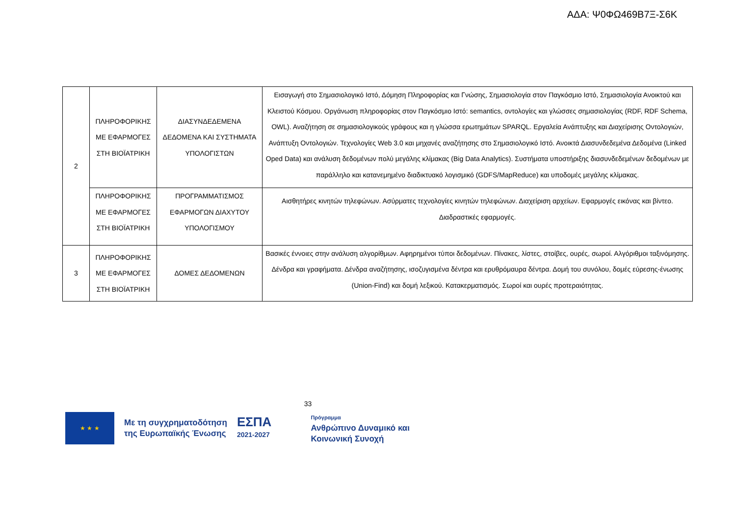ΑΔΑ: Ψ0ΦΩ469Β7Ξ-Σ6Κ
| 2 | ΠΛΗΡΟΦΟΡΙΚΗΣ ΜΕ ΕΦΑΡΜΟΓΕΣ ΣΤΗ ΒΙΟΪΑΤΡΙΚΗ | ΔΙΑΣΥΝΔΕΔΕΜΕΝΑ ΔΕΔΟΜΕΝΑ ΚΑΙ ΣΥΣΤΗΜΑΤΑ ΥΠΟΛΟΓΙΣΤΩΝ | Εισαγωγή στο Σημασιολογικό Ιστό, Δόμηση Πληροφορίας και Γνώσης, Σημασιολογία στον Παγκόσμιο Ιστό, Σημασιολογία Ανοικτού και Κλειστού Κόσμου. Οργάνωση πληροφορίας στον Παγκόσμιο Ιστό: semantics, οντολογίες και γλώσσες σημασιολογίας (RDF, RDF Schema, OWL). Αναζήτηση σε σημασιολογικούς γράφους και η γλώσσα ερωτημάτων SPARQL. Εργαλεία Ανάπτυξης και Διαχείρισης Οντολογιών, Ανάπτυξη Οντολογιών. Τεχνολογίες Web 3.0 και μηχανές αναζήτησης στο Σημασιολογικό Ιστό. Ανοικτά Διασυνδεδεμένα Δεδομένα (Linked Oped Data) και ανάλυση δεδομένων πολύ μεγάλης κλίμακας (Big Data Analytics). Συστήματα υποστήριξης διασυνδεδεμένων δεδομένων με παράλληλο και κατανεμημένο διαδικτυακό λογισμικό (GDFS/MapReduce) και υποδομές μεγάλης κλίμακας. |
| | ΠΛΗΡΟΦΟΡΙΚΗΣ ΜΕ ΕΦΑΡΜΟΓΕΣ ΣΤΗ ΒΙΟΪΑΤΡΙΚΗ | ΠΡΟΓΡΑΜΜΑΤΙΣΜΟΣ ΕΦΑΡΜΟΓΩΝ ΔΙΑΧΥΤΟΥ ΥΠΟΛΟΓΙΣΜΟΥ | Αισθητήρες κινητών τηλεφώνων. Ασύρματες τεχνολογίες κινητών τηλεφώνων. Διαχείριση αρχείων. Εφαρμογές εικόνας και βίντεο. Διαδραστικές εφαρμογές. |
| 3 | ΠΛΗΡΟΦΟΡΙΚΗΣ ΜΕ ΕΦΑΡΜΟΓΕΣ ΣΤΗ ΒΙΟΪΑΤΡΙΚΗ | ΔΟΜΕΣ ΔΕΔΟΜΕΝΩΝ | Βασικές έννοιες στην ανάλυση αλγορίθμων. Αφηρημένοι τύποι δεδομένων. Πίνακες, λίστες, στοίβες, ουρές, σωροί. Αλγόριθμοι ταξινόμησης. Δένδρα και γραφήματα. Δένδρα αναζήτησης, ισοζυγισμένα δέντρα και ερυθρόμαυρα δέντρα. Δομή του συνόλου, δομές εύρεσης-ένωσης (Union-Find) και δομή λεξικού. Κατακερματισμός. Σωροί και ουρές προτεραιότητας. |
33
★ ★ ★
Με τη συγχρηματοδότηση
της Ευρωπαϊκής Ένωσης
ΕΣΠΑ
2021-2027
Πρόγραμμα
Ανθρώπινο Δυναμικό και
Κοινωνική Συνοχή